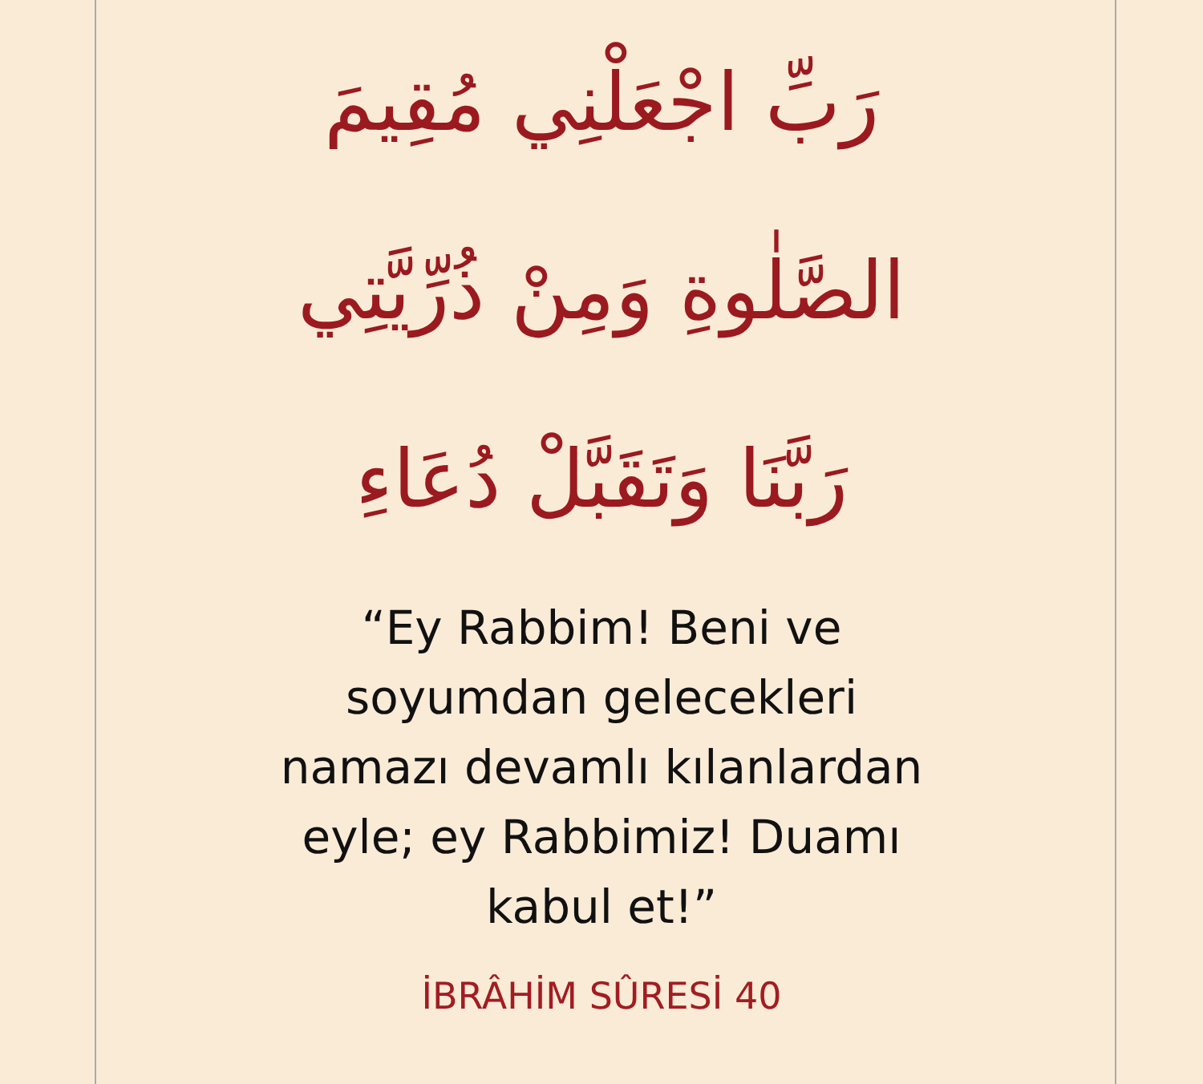رَبِّ اجْعَلْنِي مُقِيمَ
الصَّلٰوةِ وَمِنْ ذُرِّيَّتِي
رَبَّنَا وَتَقَبَّلْ دُعَاءِ
“Ey Rabbim! Beni ve
soyumdan gelecekleri
namazı devamlı kılanlardan
eyle; ey Rabbimiz! Duamı
kabul et!”
İBRÂHİM SÛRESİ 40